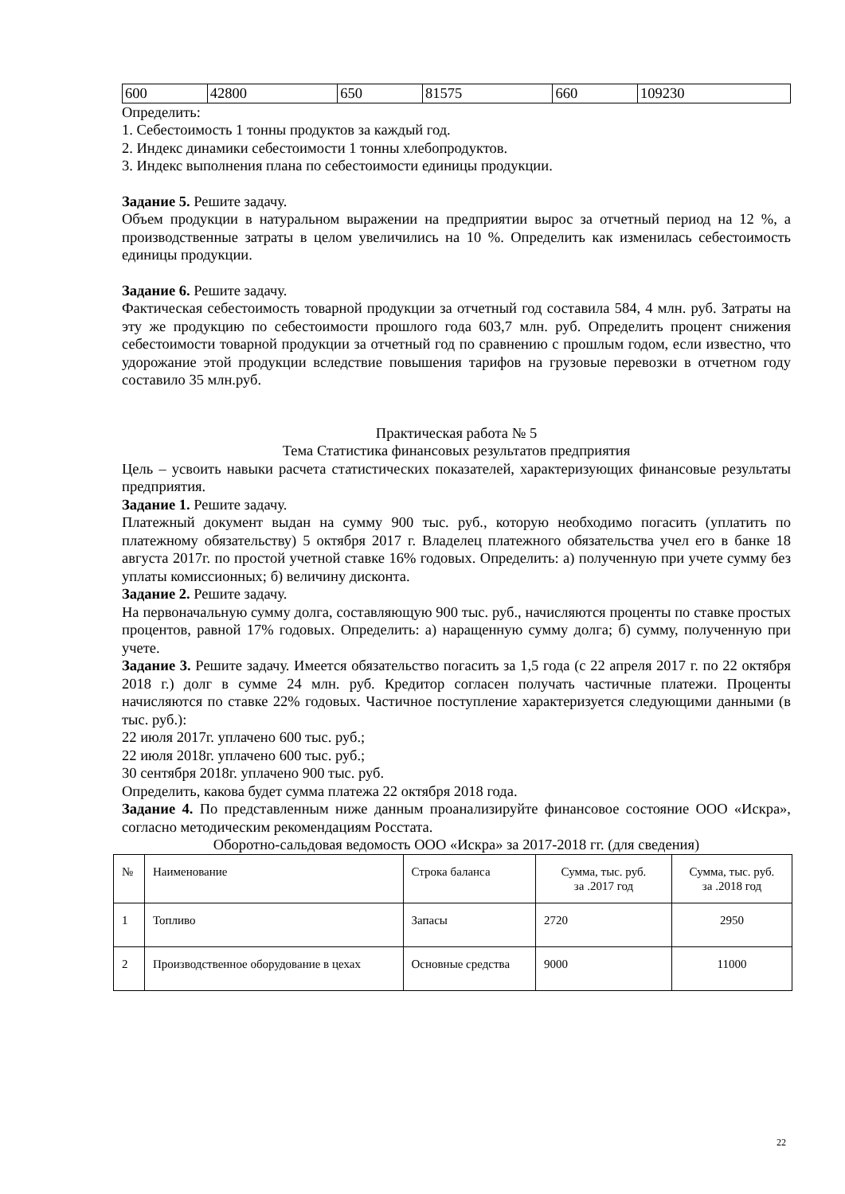| 600 | 42800 | 650 | 81575 | 660 | 109230 |
Определить:
1. Себестоимость 1 тонны продуктов за каждый год.
2. Индекс динамики себестоимости 1 тонны хлебопродуктов.
3. Индекс выполнения плана по себестоимости единицы продукции.
Задание 5. Решите задачу.
Объем продукции в натуральном выражении на предприятии вырос за отчетный период на 12 %, а производственные затраты в целом увеличились на 10 %. Определить как изменилась себестоимость единицы продукции.
Задание 6. Решите задачу.
Фактическая себестоимость товарной продукции за отчетный год составила 584, 4 млн. руб. Затраты на эту же продукцию по себестоимости прошлого года 603,7 млн. руб. Определить процент снижения себестоимости товарной продукции за отчетный год по сравнению с прошлым годом, если известно, что удорожание этой продукции вследствие повышения тарифов на грузовые перевозки в отчетном году составило 35 млн.руб.
Практическая работа № 5
Тема Статистика финансовых результатов предприятия
Цель – усвоить навыки расчета статистических показателей, характеризующих финансовые результаты предприятия.
Задание 1. Решите задачу.
Платежный документ выдан на сумму 900 тыс. руб., которую необходимо погасить (уплатить по платежному обязательству) 5 октября 2017 г. Владелец платежного обязательства учел его в банке 18 августа 2017г. по простой учетной ставке 16% годовых. Определить: а) полученную при учете сумму без уплаты комиссионных; б) величину дисконта.
Задание 2. Решите задачу.
На первоначальную сумму долга, составляющую 900 тыс. руб., начисляются проценты по ставке простых процентов, равной 17% годовых. Определить: а) наращенную сумму долга; б) сумму, полученную при учете.
Задание 3. Решите задачу. Имеется обязательство погасить за 1,5 года (с 22 апреля 2017 г. по 22 октября 2018 г.) долг в сумме 24 млн. руб. Кредитор согласен получать частичные платежи. Проценты начисляются по ставке 22% годовых. Частичное поступление характеризуется следующими данными (в тыс. руб.):
22 июля 2017г. уплачено 600 тыс. руб.;
22 июля 2018г. уплачено 600 тыс. руб.;
30 сентября 2018г. уплачено 900 тыс. руб.
Определить, какова будет сумма платежа 22 октября 2018 года.
Задание 4. По представленным ниже данным проанализируйте финансовое состояние ООО «Искра», согласно методическим рекомендациям Росстата.
Оборотно-сальдовая ведомость ООО «Искра» за 2017-2018 гг. (для сведения)
| № | Наименование | Строка баланса | Сумма, тыс. руб. за .2017 год | Сумма, тыс. руб. за .2018 год |
| 1 | Топливо | Запасы | 2720 | 2950 |
| 2 | Производственное оборудование в цехах | Основные средства | 9000 | 11000 |
22